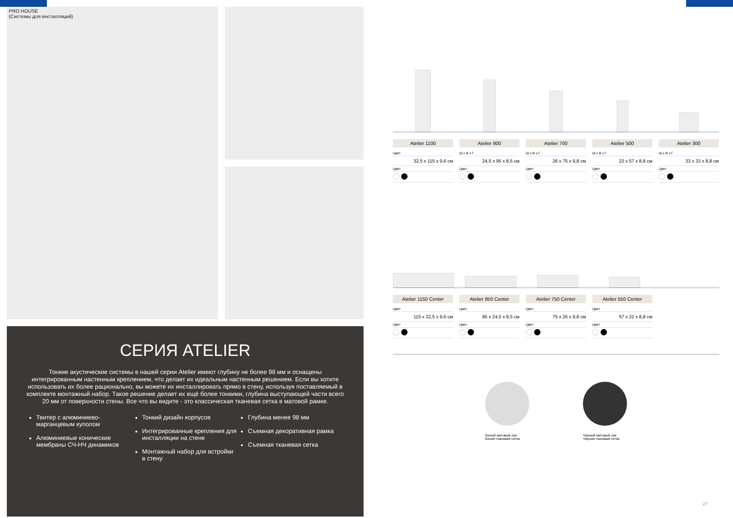PRO HOUSE
(Системы для инсталляций)
СЕРИЯ ATELIER
Тонкие акустические системы в нашей серии Atelier имеют глубину не более 98 мм и оснащены интегрированным настенным креплением, что делает их идеальным настенным решением. Если вы хотите использовать их более рационально, вы можете их инсталлировать прямо в стену, используя поставляемый в комплекте монтажный набор. Такое решение делает их ещё более тонкими, глубина выступающей части всего 20 мм от поверхности стены. Все что вы видите - это классическая тканевая сетка в матовой рамке.
Твитер с алюминиево-марганцевым куполом
Алюминиевые конические мембраны СЧ-НЧ динамиков
Тонкий дизайн корпусов
Интегрированные крепления для инсталляции на стене
Монтажный набор для встройки в стену
Глубина менее 98 мм
Съемная декоративная рамка
Съемная тканевая сетка
Atelier 1100
Цвет
32,5 x 115 x 9,6 см
Цвет
Atelier 900
Ш x В x Г
24,5 x 95 x 8,5 см
Цвет
Atelier 700
Ш x В x Г
26 x 75 x 9,8 см
Цвет
Atelier 500
Ш x В x Г
22 x 57 x 8,8 см
Цвет
Atelier 300
Ш x В x Г
33 x 33 x 8,8 см
Цвет
Atelier 1150 Center
Цвет
115 x 32,5 x 9,6 см
Цвет
Atelier 950 Center
Цвет
95 x 24,5 x 8,5 см
Цвет
Atelier 750 Center
Цвет
75 x 26 x 9,8 см
Цвет
Atelier 550 Center
Цвет
57 x 22 x 8,8 см
Цвет
Белый матовый лак
Белая тканевая сетка
Чёрный матовый лак
Чёрная тканевая сетка
27